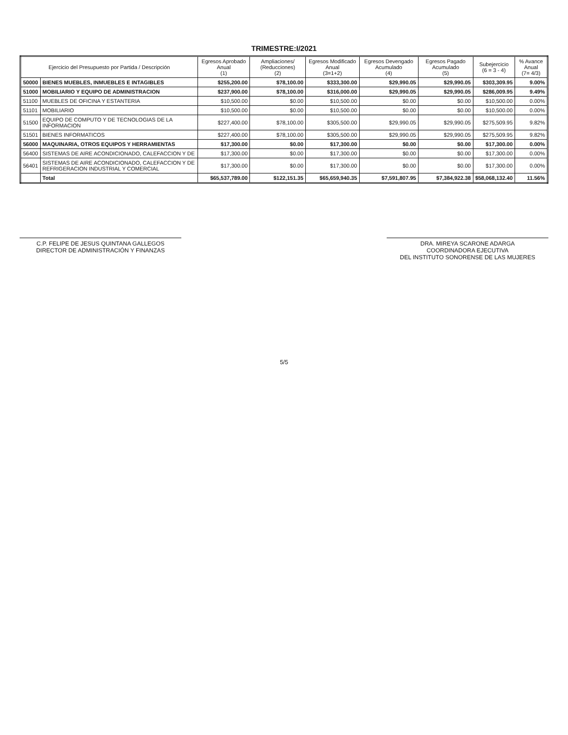TRIMESTRE:I/2021
| Ejercicio del Presupuesto por Partida / Descripción | | Egresos Aprobado Anual (1) | Ampliaciones/ (Reducciones) (2) | Egresos Modificado Anual (3=1+2) | Egresos Devengado Acumulado (4) | Egresos Pagado Acumulado (5) | Subejercicio (6 = 3 - 4) | % Avance Anual (7= 4/3) |
| --- | --- | --- | --- | --- | --- | --- | --- | --- |
| 50000 | BIENES MUEBLES, INMUEBLES E INTAGIBLES | $255,200.00 | $78,100.00 | $333,300.00 | $29,990.05 | $29,990.05 | $303,309.95 | 9.00% |
| 51000 | MOBILIARIO Y EQUIPO DE ADMINISTRACION | $237,900.00 | $78,100.00 | $316,000.00 | $29,990.05 | $29,990.05 | $286,009.95 | 9.49% |
| 51100 | MUEBLES DE OFICINA Y ESTANTERIA | $10,500.00 | $0.00 | $10,500.00 | $0.00 | $0.00 | $10,500.00 | 0.00% |
| 51101 | MOBILIARIO | $10,500.00 | $0.00 | $10,500.00 | $0.00 | $0.00 | $10,500.00 | 0.00% |
| 51500 | EQUIPO DE COMPUTO Y DE TECNOLOGIAS DE LA INFORMACION | $227,400.00 | $78,100.00 | $305,500.00 | $29,990.05 | $29,990.05 | $275,509.95 | 9.82% |
| 51501 | BIENES INFORMATICOS | $227,400.00 | $78,100.00 | $305,500.00 | $29,990.05 | $29,990.05 | $275,509.95 | 9.82% |
| 56000 | MAQUINARIA, OTROS EQUIPOS Y HERRAMIENTAS | $17,300.00 | $0.00 | $17,300.00 | $0.00 | $0.00 | $17,300.00 | 0.00% |
| 56400 | SISTEMAS DE AIRE ACONDICIONADO, CALEFACCION Y DE | $17,300.00 | $0.00 | $17,300.00 | $0.00 | $0.00 | $17,300.00 | 0.00% |
| 56401 | SISTEMAS DE AIRE ACONDICIONADO, CALEFACCION Y DE REFRIGERACION INDUSTRIAL Y COMERCIAL | $17,300.00 | $0.00 | $17,300.00 | $0.00 | $0.00 | $17,300.00 | 0.00% |
| | Total | $65,537,789.00 | $122,151.35 | $65,659,940.35 | $7,591,807.95 | $7,384,922.38 | $58,068,132.40 | 11.56% |
C.P. FELIPE DE JESUS QUINTANA GALLEGOS
DIRECTOR DE ADMINISTRACIÓN Y FINANZAS
DRA. MIREYA SCARONE ADARGA
COORDINADORA EJECUTIVA
DEL INSTITUTO SONORENSE DE LAS MUJERES
5/5